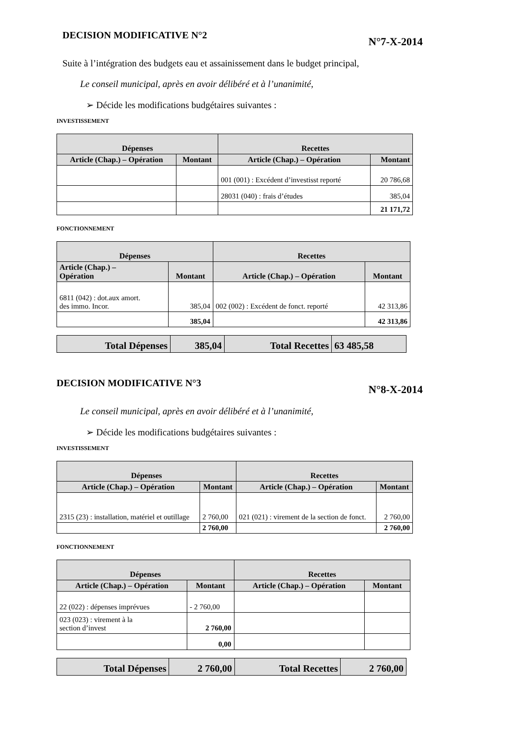DECISION MODIFICATIVE N°2
N°7-X-2014
Suite à l’intégration des budgets eau et assainissement dans le budget principal,
Le conseil municipal, après en avoir délibéré et à l’unanimité,
➢ Décide les modifications budgétaires suivantes :
INVESTISSEMENT
| Dépenses | | Recettes | |
| --- | --- | --- | --- |
| Article (Chap.) – Opération | Montant | Article (Chap.) – Opération | Montant |
| | | 001 (001) : Excédent d’investisst reporté | 20 786,68 |
| | | 28031 (040) : frais d’études | 385,04 |
| | | | 21 171,72 |
FONCTIONNEMENT
| Dépenses | | Recettes | |
| --- | --- | --- | --- |
| Article (Chap.) – Opération | Montant | Article (Chap.) – Opération | Montant |
| 6811 (042) : dot.aux amort. des immo. Incor. | 385,04 | 002 (002) : Excédent de fonct. reporté | 42 313,86 |
| | 385,04 | | 42 313,86 |
| Total Dépenses | 385,04 | Total Recettes | 63 485,58 |
DECISION MODIFICATIVE N°3
N°8-X-2014
Le conseil municipal, après en avoir délibéré et à l’unanimité,
➢ Décide les modifications budgétaires suivantes :
INVESTISSEMENT
| Dépenses | | Recettes | |
| --- | --- | --- | --- |
| Article (Chap.) – Opération | Montant | Article (Chap.) – Opération | Montant |
| 2315 (23) : installation, matériel et outillage | 2 760,00 | 021 (021) : virement de la section de fonct. | 2 760,00 |
| | 2 760,00 | | 2 760,00 |
FONCTIONNEMENT
| Dépenses | | Recettes | |
| --- | --- | --- | --- |
| Article (Chap.) – Opération | Montant | Article (Chap.) – Opération | Montant |
| 22 (022) : dépenses imprévues | - 2 760,00 | | |
| 023 (023) : virement à la section d’invest | 2 760,00 | | |
| | 0,00 | | |
| Total Dépenses | 2 760,00 | Total Recettes | 2 760,00 |